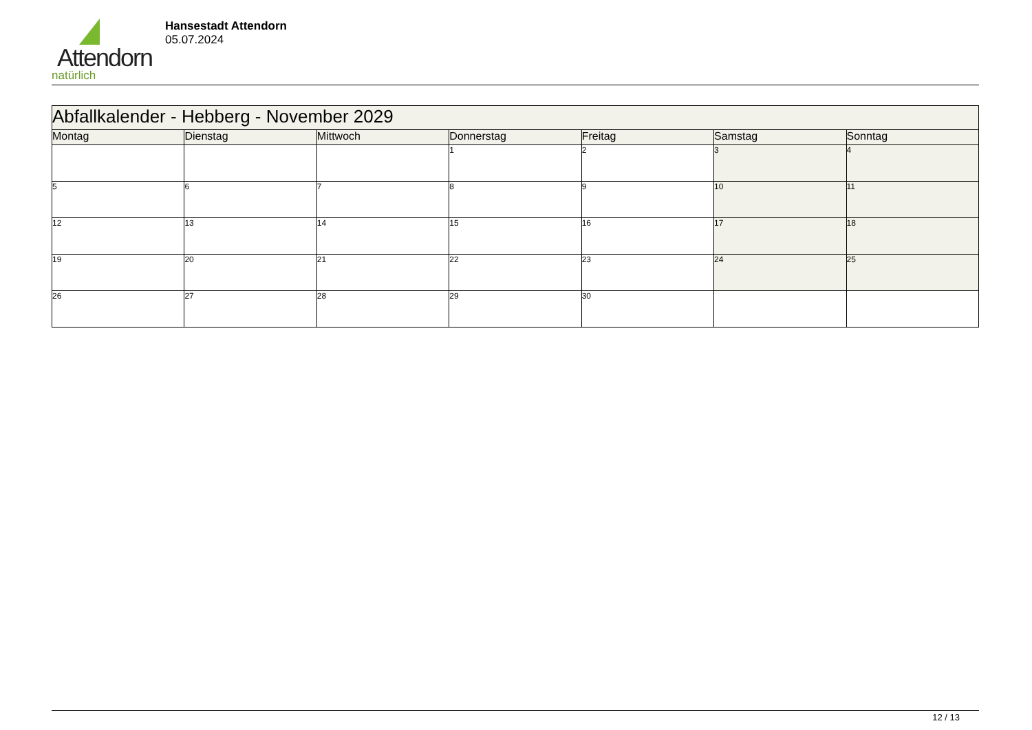Attendorn
natürlich
Hansestadt Attendorn
05.07.2024
| Abfallkalender - Hebberg - November 2029 | | | | | | |
| Montag | Dienstag | Mittwoch | Donnerstag | Freitag | Samstag | Sonntag |
| | | | 1 | 2 | 3 | 4 |
| 5 | 6 | 7 | 8 | 9 | 10 | 11 |
| 12 | 13 | 14 | 15 | 16 | 17 | 18 |
| 19 | 20 | 21 | 22 | 23 | 24 | 25 |
| 26 | 27 | 28 | 29 | 30 | | |
12 / 13